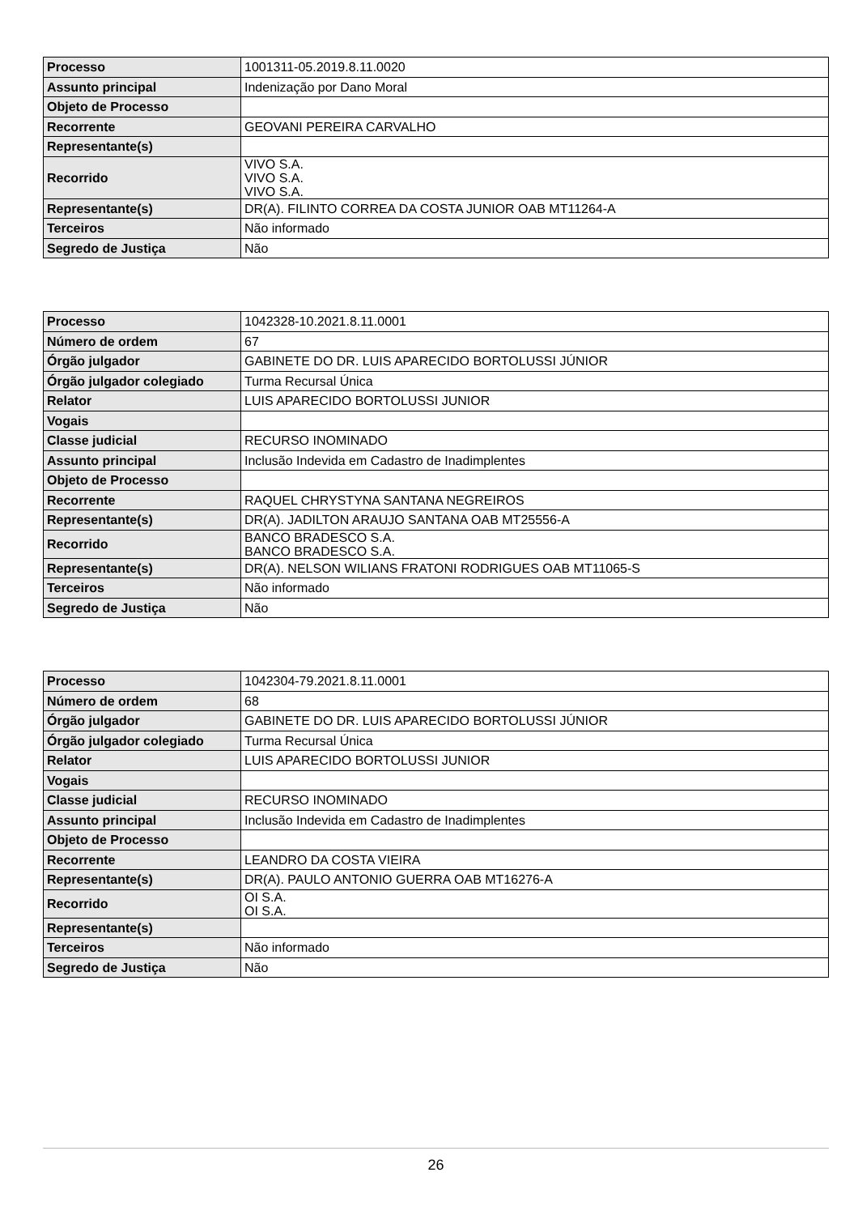| Processo | 1001311-05.2019.8.11.0020 |
| Assunto principal | Indenização por Dano Moral |
| Objeto de Processo | |
| Recorrente | GEOVANI PEREIRA CARVALHO |
| Representante(s) | |
| Recorrido | VIVO S.A. VIVO S.A. VIVO S.A. |
| Representante(s) | DR(A). FILINTO CORREA DA COSTA JUNIOR OAB MT11264-A |
| Terceiros | Não informado |
| Segredo de Justiça | Não |
| Processo | 1042328-10.2021.8.11.0001 |
| Número de ordem | 67 |
| Órgão julgador | GABINETE DO DR. LUIS APARECIDO BORTOLUSSI JÚNIOR |
| Órgão julgador colegiado | Turma Recursal Única |
| Relator | LUIS APARECIDO BORTOLUSSI JUNIOR |
| Vogais | |
| Classe judicial | RECURSO INOMINADO |
| Assunto principal | Inclusão Indevida em Cadastro de Inadimplentes |
| Objeto de Processo | |
| Recorrente | RAQUEL CHRYSTYNA SANTANA NEGREIROS |
| Representante(s) | DR(A). JADILTON ARAUJO SANTANA OAB MT25556-A |
| Recorrido | BANCO BRADESCO S.A. BANCO BRADESCO S.A. |
| Representante(s) | DR(A). NELSON WILIANS FRATONI RODRIGUES OAB MT11065-S |
| Terceiros | Não informado |
| Segredo de Justiça | Não |
| Processo | 1042304-79.2021.8.11.0001 |
| Número de ordem | 68 |
| Órgão julgador | GABINETE DO DR. LUIS APARECIDO BORTOLUSSI JÚNIOR |
| Órgão julgador colegiado | Turma Recursal Única |
| Relator | LUIS APARECIDO BORTOLUSSI JUNIOR |
| Vogais | |
| Classe judicial | RECURSO INOMINADO |
| Assunto principal | Inclusão Indevida em Cadastro de Inadimplentes |
| Objeto de Processo | |
| Recorrente | LEANDRO DA COSTA VIEIRA |
| Representante(s) | DR(A). PAULO ANTONIO GUERRA OAB MT16276-A |
| Recorrido | OI S.A. OI S.A. |
| Representante(s) | |
| Terceiros | Não informado |
| Segredo de Justiça | Não |
26